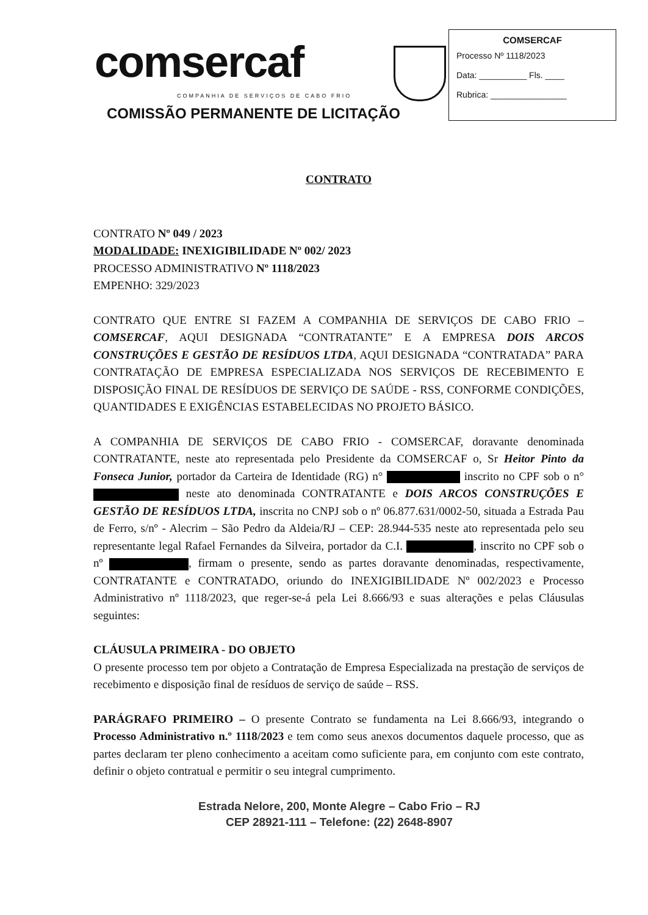comsercaf
COMPANHIA DE SERVIÇOS DE CABO FRIO
COMISSÃO PERMANENTE DE LICITAÇÃO
COMSERCAF
Processo Nº 1118/2023
Data: __________ Fls. ____
Rubrica: ________________
CONTRATO
CONTRATO Nº 049 / 2023
MODALIDADE: INEXIGIBILIDADE Nº 002/ 2023
PROCESSO ADMINISTRATIVO Nº 1118/2023
EMPENHO: 329/2023
CONTRATO QUE ENTRE SI FAZEM A COMPANHIA DE SERVIÇOS DE CABO FRIO – COMSERCAF, AQUI DESIGNADA “CONTRATANTE” E A EMPRESA DOIS ARCOS CONSTRUÇÕES E GESTÃO DE RESÍDUOS LTDA, AQUI DESIGNADA “CONTRATADA” PARA CONTRATAÇÃO DE EMPRESA ESPECIALIZADA NOS SERVIÇOS DE RECEBIMENTO E DISPOSIÇÃO FINAL DE RESÍDUOS DE SERVIÇO DE SAÚDE - RSS, CONFORME CONDIÇÕES, QUANTIDADES E EXIGÊNCIAS ESTABELECIDAS NO PROJETO BÁSICO.
A COMPANHIA DE SERVIÇOS DE CABO FRIO - COMSERCAF, doravante denominada CONTRATANTE, neste ato representada pelo Presidente da COMSERCAF o, Sr Heitor Pinto da Fonseca Junior, portador da Carteira de Identidade (RG) n° inscrito no CPF sob o n° neste ato denominada CONTRATANTE e DOIS ARCOS CONSTRUÇÕES E GESTÃO DE RESÍDUOS LTDA, inscrita no CNPJ sob o nº 06.877.631/0002-50, situada a Estrada Pau de Ferro, s/nº - Alecrim – São Pedro da Aldeia/RJ – CEP: 28.944-535 neste ato representada pelo seu representante legal Rafael Fernandes da Silveira, portador da C.I. , inscrito no CPF sob o nº , firmam o presente, sendo as partes doravante denominadas, respectivamente, CONTRATANTE e CONTRATADO, oriundo do INEXIGIBILIDADE Nº 002/2023 e Processo Administrativo nº 1118/2023, que reger-se-á pela Lei 8.666/93 e suas alterações e pelas Cláusulas seguintes:
CLÁUSULA PRIMEIRA - DO OBJETO
O presente processo tem por objeto a Contratação de Empresa Especializada na prestação de serviços de recebimento e disposição final de resíduos de serviço de saúde – RSS.
PARÁGRAFO PRIMEIRO – O presente Contrato se fundamenta na Lei 8.666/93, integrando o Processo Administrativo n.º 1118/2023 e tem como seus anexos documentos daquele processo, que as partes declaram ter pleno conhecimento a aceitam como suficiente para, em conjunto com este contrato, definir o objeto contratual e permitir o seu integral cumprimento.
Estrada Nelore, 200, Monte Alegre – Cabo Frio – RJ
CEP 28921-111 – Telefone: (22) 2648-8907